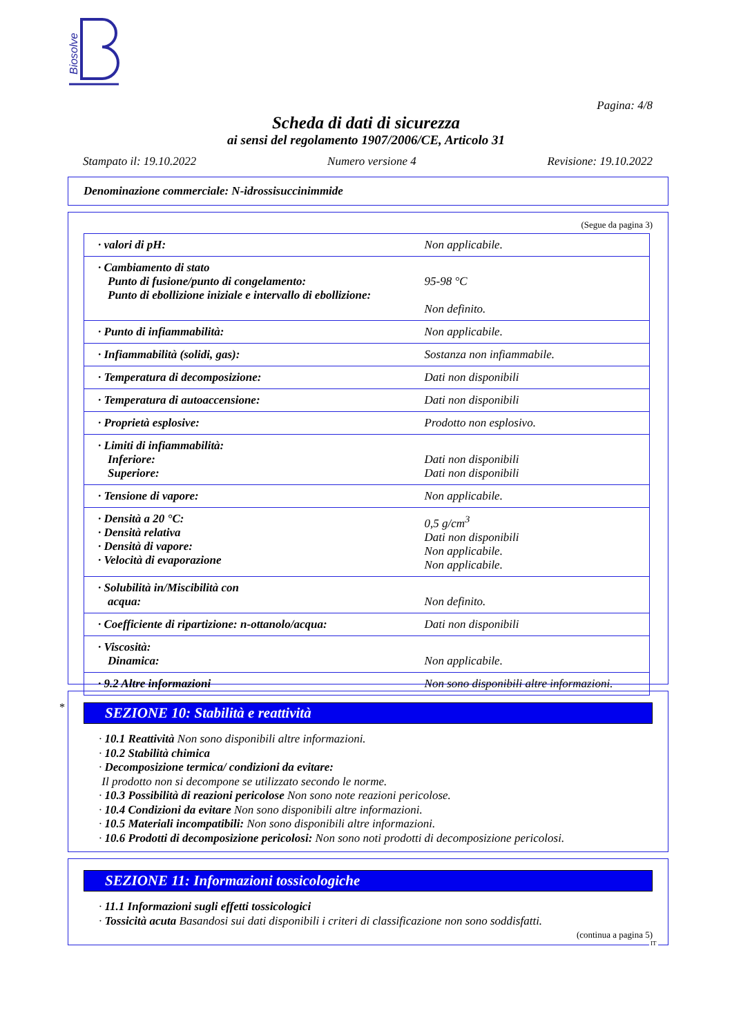Biosolve
Pagina: 4/8
Scheda di dati di sicurezza
ai sensi del regolamento 1907/2006/CE, Articolo 31
Stampato il: 19.10.2022 Numero versione 4 Revisione: 19.10.2022
Denominazione commerciale: N-idrossisuccinimmide
(Segue da pagina 3)
| · valori di pH: | Non applicabile. |
| · Cambiamento di stato Punto di fusione/punto di congelamento: Punto di ebollizione iniziale e intervallo di ebollizione: | 95-98 °C Non definito. |
| · Punto di infiammabilità: | Non applicabile. |
| · Infiammabilità (solidi, gas): | Sostanza non infiammabile. |
| · Temperatura di decomposizione: | Dati non disponibili |
| · Temperatura di autoaccensione: | Dati non disponibili |
| · Proprietà esplosive: | Prodotto non esplosivo. |
| · Limiti di infiammabilità: Inferiore: Superiore: | Dati non disponibili Dati non disponibili |
| · Tensione di vapore: | Non applicabile. |
| · Densità a 20 °C: · Densità relativa · Densità di vapore: · Velocità di evaporazione | 0,5 g/cm<sup>3</sup> Dati non disponibili Non applicabile. Non applicabile. |
| · Solubilità in/Miscibilità con acqua: | Non definito. |
| · Coefficiente di ripartizione: n-ottanolo/acqua: | Dati non disponibili |
| · Viscosità: Dinamica: | Non applicabile. |
| · 9.2 Altre informazioni | Non sono disponibili altre informazioni. |
SEZIONE 10: Stabilità e reattività
· 10.1 Reattività Non sono disponibili altre informazioni.
· 10.2 Stabilità chimica
· Decomposizione termica/ condizioni da evitare:
Il prodotto non si decompone se utilizzato secondo le norme.
· 10.3 Possibilità di reazioni pericolose Non sono note reazioni pericolose.
· 10.4 Condizioni da evitare Non sono disponibili altre informazioni.
· 10.5 Materiali incompatibili: Non sono disponibili altre informazioni.
· 10.6 Prodotti di decomposizione pericolosi: Non sono noti prodotti di decomposizione pericolosi.
*
SEZIONE 11: Informazioni tossicologiche
· 11.1 Informazioni sugli effetti tossicologici
· Tossicità acuta Basandosi sui dati disponibili i criteri di classificazione non sono soddisfatti.
(continua a pagina 5)
IT